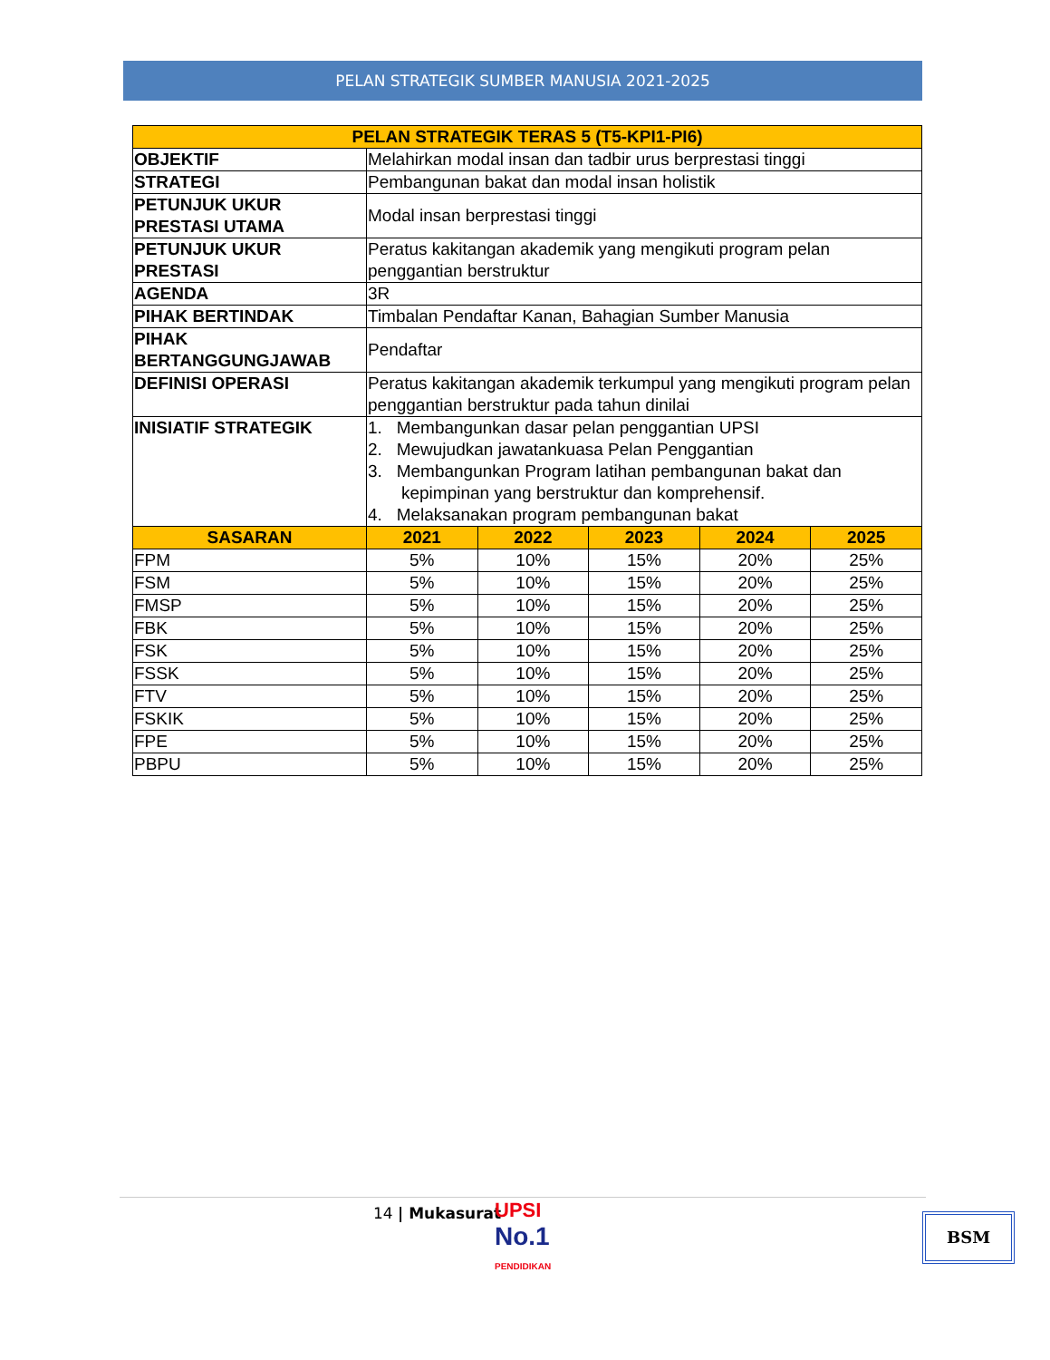PELAN STRATEGIK SUMBER MANUSIA 2021-2025
| PELAN STRATEGIK TERAS 5 (T5-KPI1-PI6) | | | | | |
| OBJEKTIF | Melahirkan modal insan dan tadbir urus berprestasi tinggi | | | | |
| STRATEGI | Pembangunan bakat dan modal insan holistik | | | | |
| PETUNJUK UKUR PRESTASI UTAMA | Modal insan berprestasi tinggi | | | | |
| PETUNJUK UKUR PRESTASI | Peratus kakitangan akademik yang mengikuti program pelan penggantian berstruktur | | | | |
| AGENDA | 3R | | | | |
| PIHAK BERTINDAK | Timbalan Pendaftar Kanan, Bahagian Sumber Manusia | | | | |
| PIHAK BERTANGGUNGJAWAB | Pendaftar | | | | |
| DEFINISI OPERASI | Peratus kakitangan akademik terkumpul yang mengikuti program pelan penggantian berstruktur pada tahun dinilai | | | | |
| INISIATIF STRATEGIK | 1. Membangunkan dasar pelan penggantian UPSI 2. Mewujudkan jawatankuasa Pelan Penggantian 3. Membangunkan Program latihan pembangunan bakat dan kepimpinan yang berstruktur dan komprehensif. 4. Melaksanakan program pembangunan bakat | | | | |
| SASARAN | 2021 | 2022 | 2023 | 2024 | 2025 |
| FPM | 5% | 10% | 15% | 20% | 25% |
| FSM | 5% | 10% | 15% | 20% | 25% |
| FMSP | 5% | 10% | 15% | 20% | 25% |
| FBK | 5% | 10% | 15% | 20% | 25% |
| FSK | 5% | 10% | 15% | 20% | 25% |
| FSSK | 5% | 10% | 15% | 20% | 25% |
| FTV | 5% | 10% | 15% | 20% | 25% |
| FSKIK | 5% | 10% | 15% | 20% | 25% |
| FPE | 5% | 10% | 15% | 20% | 25% |
| PBPU | 5% | 10% | 15% | 20% | 25% |
14 | Mukasurat
UPSI
No.1
PENDIDIKAN
BSM